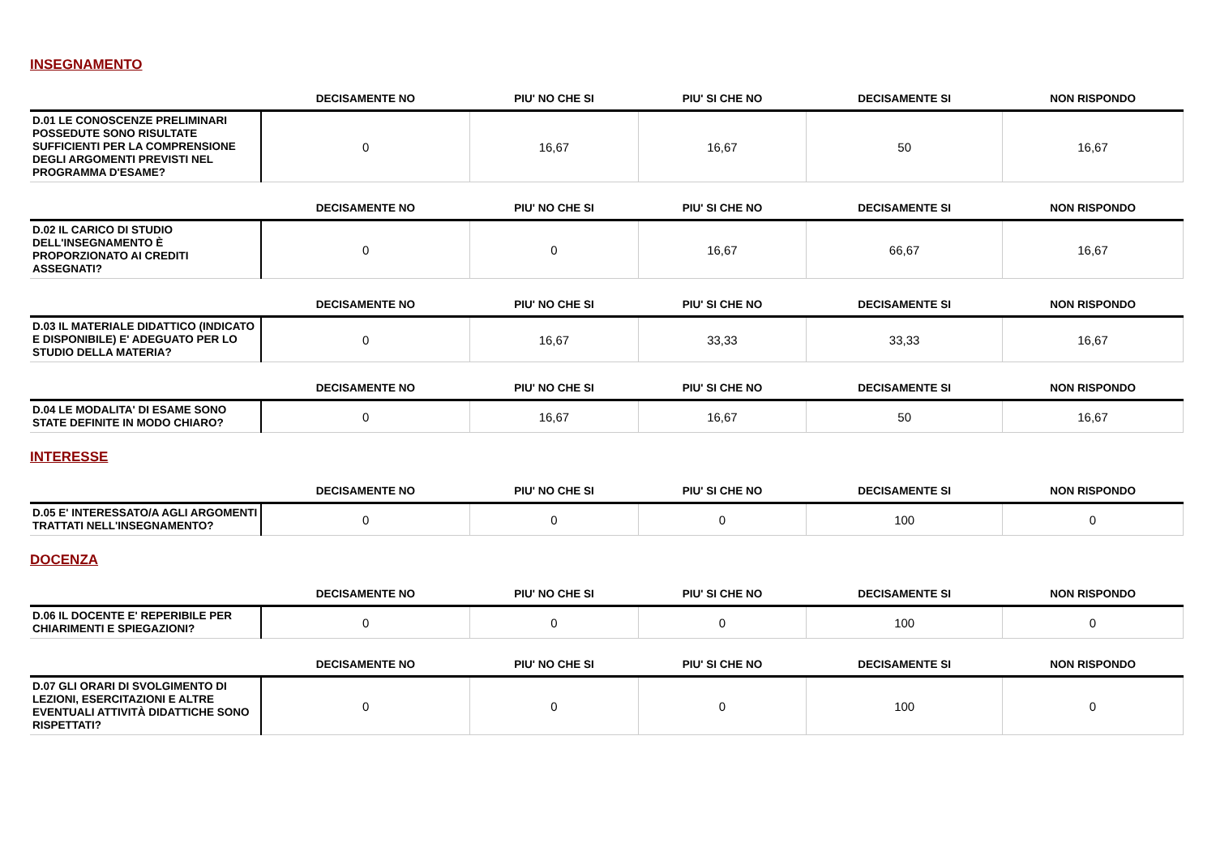INSEGNAMENTO
| | DECISAMENTE NO | PIU' NO CHE SI | PIU' SI CHE NO | DECISAMENTE SI | NON RISPONDO |
| --- | --- | --- | --- | --- | --- |
| D.01 LE CONOSCENZE PRELIMINARI POSSEDUTE SONO RISULTATE SUFFICIENTI PER LA COMPRENSIONE DEGLI ARGOMENTI PREVISTI NEL PROGRAMMA D'ESAME? | 0 | 16,67 | 16,67 | 50 | 16,67 |
| | DECISAMENTE NO | PIU' NO CHE SI | PIU' SI CHE NO | DECISAMENTE SI | NON RISPONDO |
| --- | --- | --- | --- | --- | --- |
| D.02 IL CARICO DI STUDIO DELL'INSEGNAMENTO È PROPORZIONATO AI CREDITI ASSEGNATI? | 0 | 0 | 16,67 | 66,67 | 16,67 |
| | DECISAMENTE NO | PIU' NO CHE SI | PIU' SI CHE NO | DECISAMENTE SI | NON RISPONDO |
| --- | --- | --- | --- | --- | --- |
| D.03 IL MATERIALE DIDATTICO (INDICATO E DISPONIBILE) E' ADEGUATO PER LO STUDIO DELLA MATERIA? | 0 | 16,67 | 33,33 | 33,33 | 16,67 |
| | DECISAMENTE NO | PIU' NO CHE SI | PIU' SI CHE NO | DECISAMENTE SI | NON RISPONDO |
| --- | --- | --- | --- | --- | --- |
| D.04 LE MODALITA' DI ESAME SONO STATE DEFINITE IN MODO CHIARO? | 0 | 16,67 | 16,67 | 50 | 16,67 |
INTERESSE
| | DECISAMENTE NO | PIU' NO CHE SI | PIU' SI CHE NO | DECISAMENTE SI | NON RISPONDO |
| --- | --- | --- | --- | --- | --- |
| D.05 E' INTERESSATO/A AGLI ARGOMENTI TRATTATI NELL'INSEGNAMENTO? | 0 | 0 | 0 | 100 | 0 |
DOCENZA
| | DECISAMENTE NO | PIU' NO CHE SI | PIU' SI CHE NO | DECISAMENTE SI | NON RISPONDO |
| --- | --- | --- | --- | --- | --- |
| D.06 IL DOCENTE E' REPERIBILE PER CHIARIMENTI E SPIEGAZIONI? | 0 | 0 | 0 | 100 | 0 |
| | DECISAMENTE NO | PIU' NO CHE SI | PIU' SI CHE NO | DECISAMENTE SI | NON RISPONDO |
| --- | --- | --- | --- | --- | --- |
| D.07 GLI ORARI DI SVOLGIMENTO DI LEZIONI, ESERCITAZIONI E ALTRE EVENTUALI ATTIVITÀ DIDATTICHE SONO RISPETTATI? | 0 | 0 | 0 | 100 | 0 |